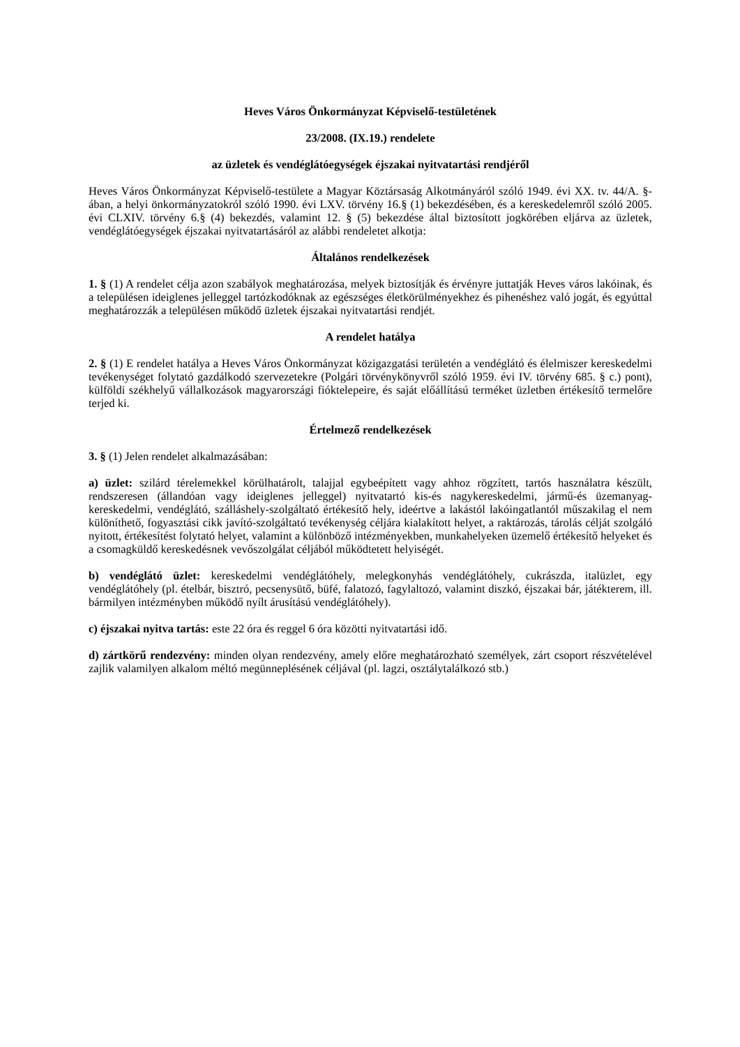Heves Város Önkormányzat Képviselő-testületének
23/2008. (IX.19.) rendelete
az üzletek és vendéglátóegységek éjszakai nyitvatartási rendjéről
Heves Város Önkormányzat Képviselő-testülete a Magyar Köztársaság Alkotmányáról szóló 1949. évi XX. tv. 44/A. §-ában, a helyi önkormányzatokról szóló 1990. évi LXV. törvény 16.§ (1) bekezdésében, és a kereskedelemről szóló 2005. évi CLXIV. törvény 6.§ (4) bekezdés, valamint 12. § (5) bekezdése által biztosított jogkörében eljárva az üzletek, vendéglátóegységek éjszakai nyitvatartásáról az alábbi rendeletet alkotja:
Általános rendelkezések
1. § (1) A rendelet célja azon szabályok meghatározása, melyek biztosítják és érvényre juttatják Heves város lakóinak, és a településen ideiglenes jelleggel tartózkodóknak az egészséges életkörülményekhez és pihenéshez való jogát, és egyúttal meghatározzák a településen működő üzletek éjszakai nyitvatartási rendjét.
A rendelet hatálya
2. § (1) E rendelet hatálya a Heves Város Önkormányzat közigazgatási területén a vendéglátó és élelmiszer kereskedelmi tevékenységet folytató gazdálkodó szervezetekre (Polgári törvénykönyvről szóló 1959. évi IV. törvény 685. § c.) pont), külföldi székhelyű vállalkozások magyarországi fióktelepeire, és saját előállítású terméket üzletben értékesítő termelőre terjed ki.
Értelmező rendelkezések
3. § (1) Jelen rendelet alkalmazásában:
a) üzlet: szilárd térelemekkel körülhatárolt, talajjal egybeépített vagy ahhoz rögzített, tartós használatra készült, rendszeresen (állandóan vagy ideiglenes jelleggel) nyitvatartó kis-és nagykereskedelmi, jármű-és üzemanyag-kereskedelmi, vendéglátó, szálláshely-szolgáltató értékesítő hely, ideértve a lakástól lakóingatlantól műszakilag el nem különíthető, fogyasztási cikk javító-szolgáltató tevékenység céljára kialakított helyet, a raktározás, tárolás célját szolgáló nyitott, értékesítést folytató helyet, valamint a különböző intézményekben, munkahelyeken üzemelő értékesítő helyeket és a csomagküldő kereskedésnek vevőszolgálat céljából működtetett helyiségét.
b) vendéglátó üzlet: kereskedelmi vendéglátóhely, melegkonyhás vendéglátóhely, cukrászda, italüzlet, egy vendéglátóhely (pl. ételbár, bisztró, pecsenysütő, büfé, falatozó, fagylaltozó, valamint diszkó, éjszakai bár, játékterem, ill. bármilyen intézményben működő nyílt árusítású vendéglátóhely).
c) éjszakai nyitva tartás: este 22 óra és reggel 6 óra közötti nyitvatartási idő.
d) zártkörű rendezvény: minden olyan rendezvény, amely előre meghatározható személyek, zárt csoport részvételével zajlik valamilyen alkalom méltó megünneplésének céljával (pl. lagzi, osztálytalálkozó stb.)